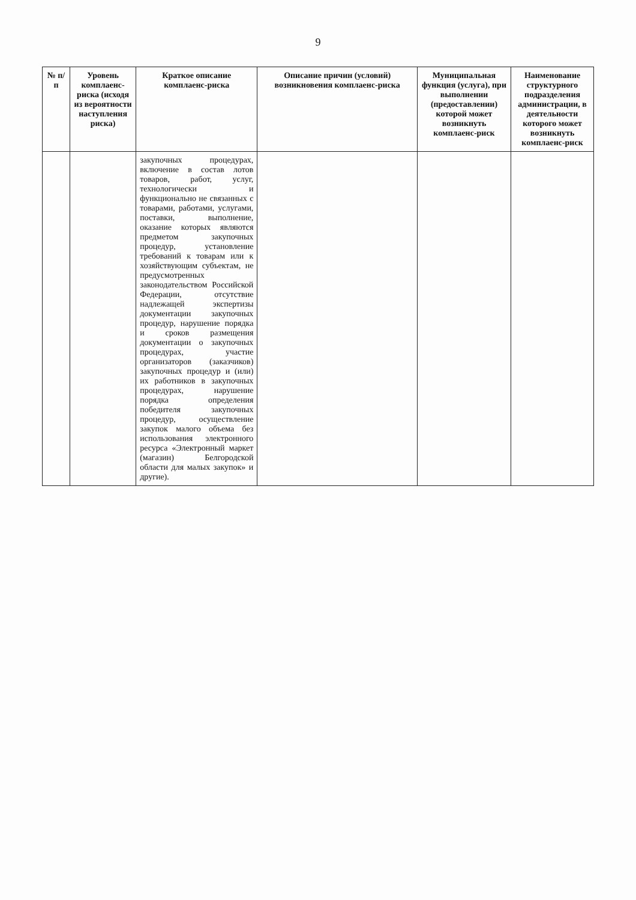9
| № п/п | Уровень комплаенс-риска (исходя из вероятности наступления риска) | Краткое описание комплаенс-риска | Описание причин (условий) возникновения комплаенс-риска | Муниципальная функция (услуга), при выполнении (предоставлении) которой может возникнуть комплаенс-риск | Наименование структурного подразделения администрации, в деятельности которого может возникнуть комплаенс-риск |
| --- | --- | --- | --- | --- | --- |
| | | закупочных процедурах, включение в состав лотов товаров, работ, услуг, технологически и функционально не связанных с товарами, работами, услугами, поставки, выполнение, оказание которых являются предметом закупочных процедур, установление требований к товарам или к хозяйствующим субъектам, не предусмотренных законодательством Российской Федерации, отсутствие надлежащей экспертизы документации закупочных процедур, нарушение порядка и сроков размещения документации о закупочных процедурах, участие организаторов (заказчиков) закупочных процедур и (или) их работников в закупочных процедурах, нарушение порядка определения победителя закупочных процедур, осуществление закупок малого объема без использования электронного ресурса «Электронный маркет (магазин) Белгородской области для малых закупок» и другие). | | | |